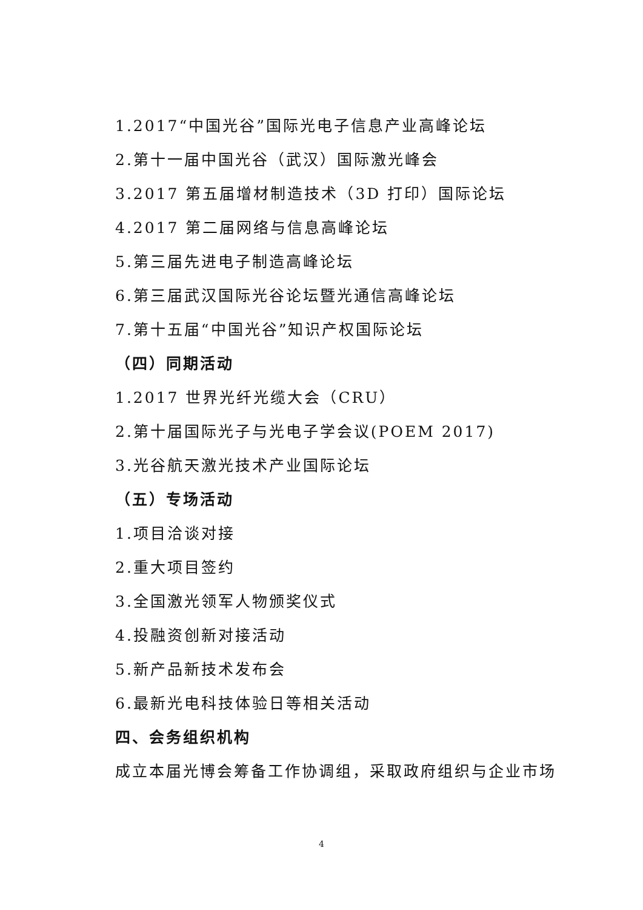1.2017“中国光谷”国际光电子信息产业高峰论坛
2.第十一届中国光谷（武汉）国际激光峰会
3.2017 第五届增材制造技术（3D 打印）国际论坛
4.2017 第二届网络与信息高峰论坛
5.第三届先进电子制造高峰论坛
6.第三届武汉国际光谷论坛暨光通信高峰论坛
7.第十五届“中国光谷”知识产权国际论坛
（四）同期活动
1.2017 世界光纤光缆大会（CRU）
2.第十届国际光子与光电子学会议(POEM 2017)
3.光谷航天激光技术产业国际论坛
（五）专场活动
1.项目洽谈对接
2.重大项目签约
3.全国激光领军人物颁奖仪式
4.投融资创新对接活动
5.新产品新技术发布会
6.最新光电科技体验日等相关活动
四、会务组织机构
成立本届光博会筹备工作协调组，采取政府组织与企业市场
4